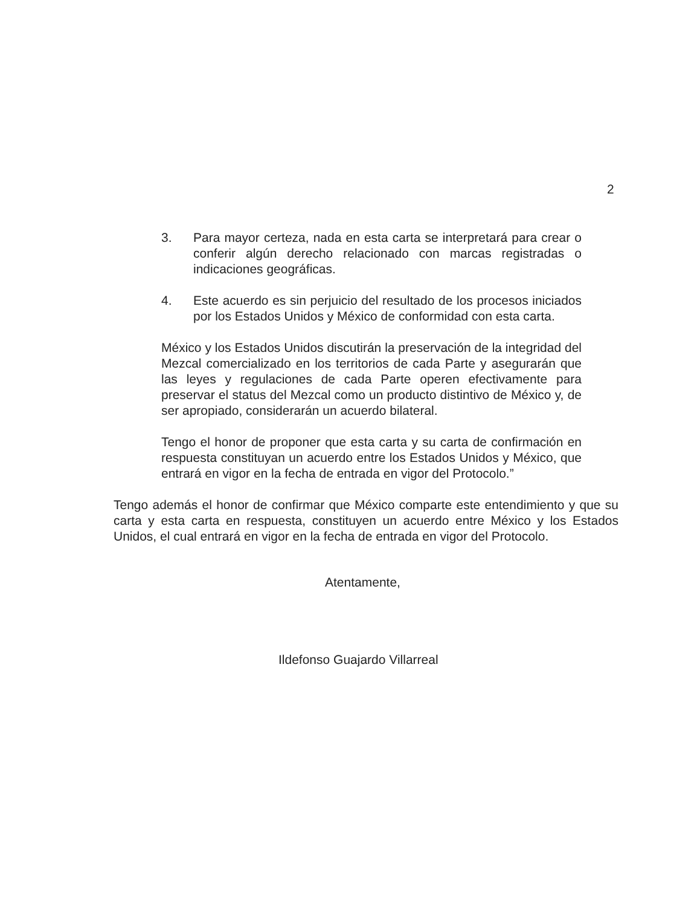2
3. Para mayor certeza, nada en esta carta se interpretará para crear o conferir algún derecho relacionado con marcas registradas o indicaciones geográficas.
4. Este acuerdo es sin perjuicio del resultado de los procesos iniciados por los Estados Unidos y México de conformidad con esta carta.
México y los Estados Unidos discutirán la preservación de la integridad del Mezcal comercializado en los territorios de cada Parte y asegurarán que las leyes y regulaciones de cada Parte operen efectivamente para preservar el status del Mezcal como un producto distintivo de México y, de ser apropiado, considerarán un acuerdo bilateral.
Tengo el honor de proponer que esta carta y su carta de confirmación en respuesta constituyan un acuerdo entre los Estados Unidos y México, que entrará en vigor en la fecha de entrada en vigor del Protocolo.”
Tengo además el honor de confirmar que México comparte este entendimiento y que su carta y esta carta en respuesta, constituyen un acuerdo entre México y los Estados Unidos, el cual entrará en vigor en la fecha de entrada en vigor del Protocolo.
Atentamente,
Ildefonso Guajardo Villarreal